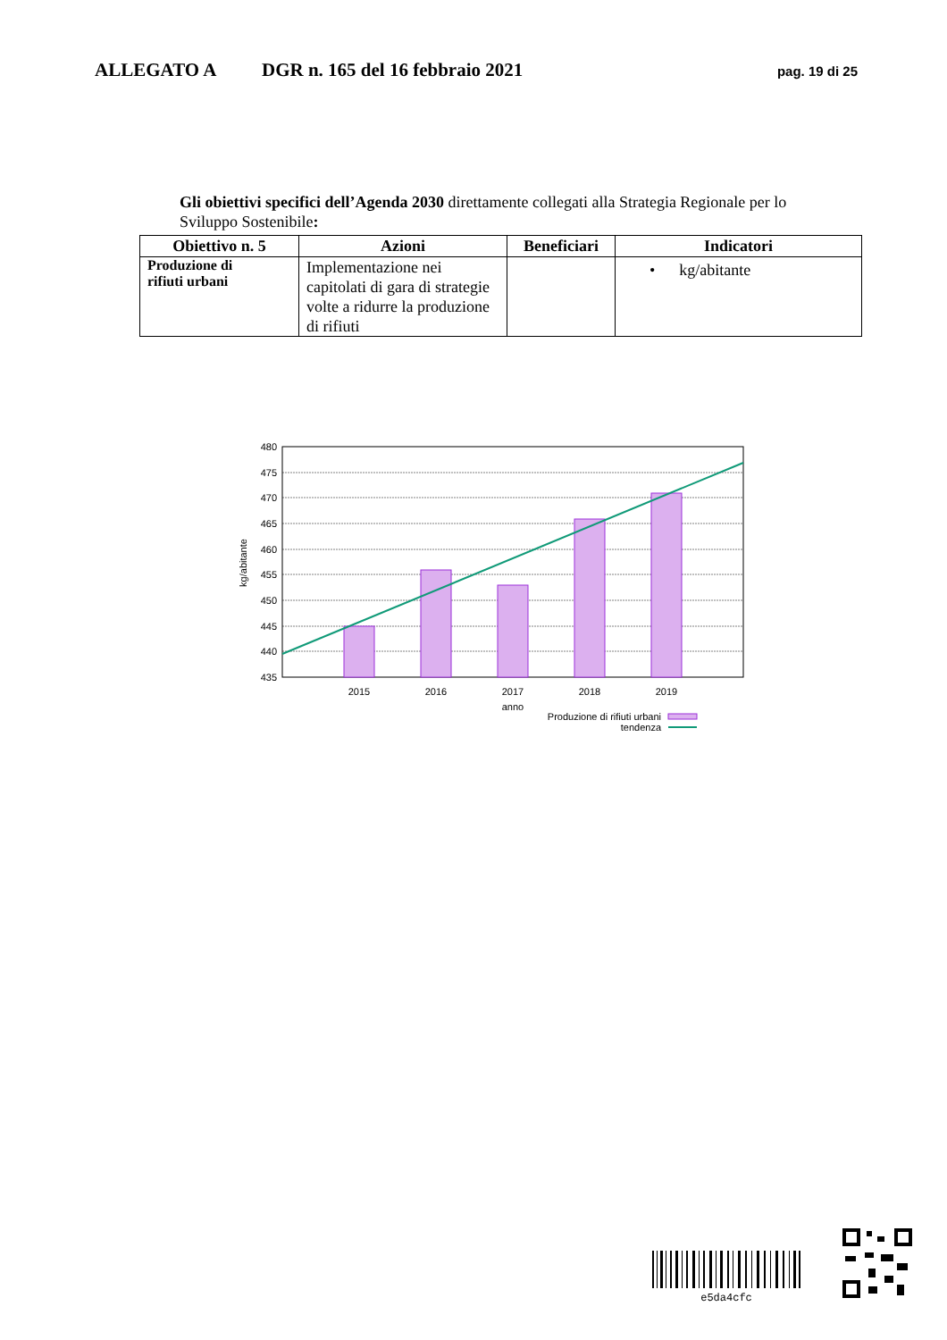ALLEGATO A DGR n. 165 del 16 febbraio 2021 pag. 19 di 25
Gli obiettivi specifici dell’Agenda 2030 direttamente collegati alla Strategia Regionale per lo Sviluppo Sostenibile:
| Obiettivo n. 5 | Azioni | Beneficiari | Indicatori |
| --- | --- | --- | --- |
| Produzione di rifiuti urbani | Implementazione nei capitolati di gara di strategie volte a ridurre la produzione di rifiuti | | • kg/abitante |
480
475
470
465
460
455
450
445
440
435
2015
2016
2017
2018
2019
anno
kg/abitante
Produzione di rifiuti urbani
tendenza
e5da4cfc